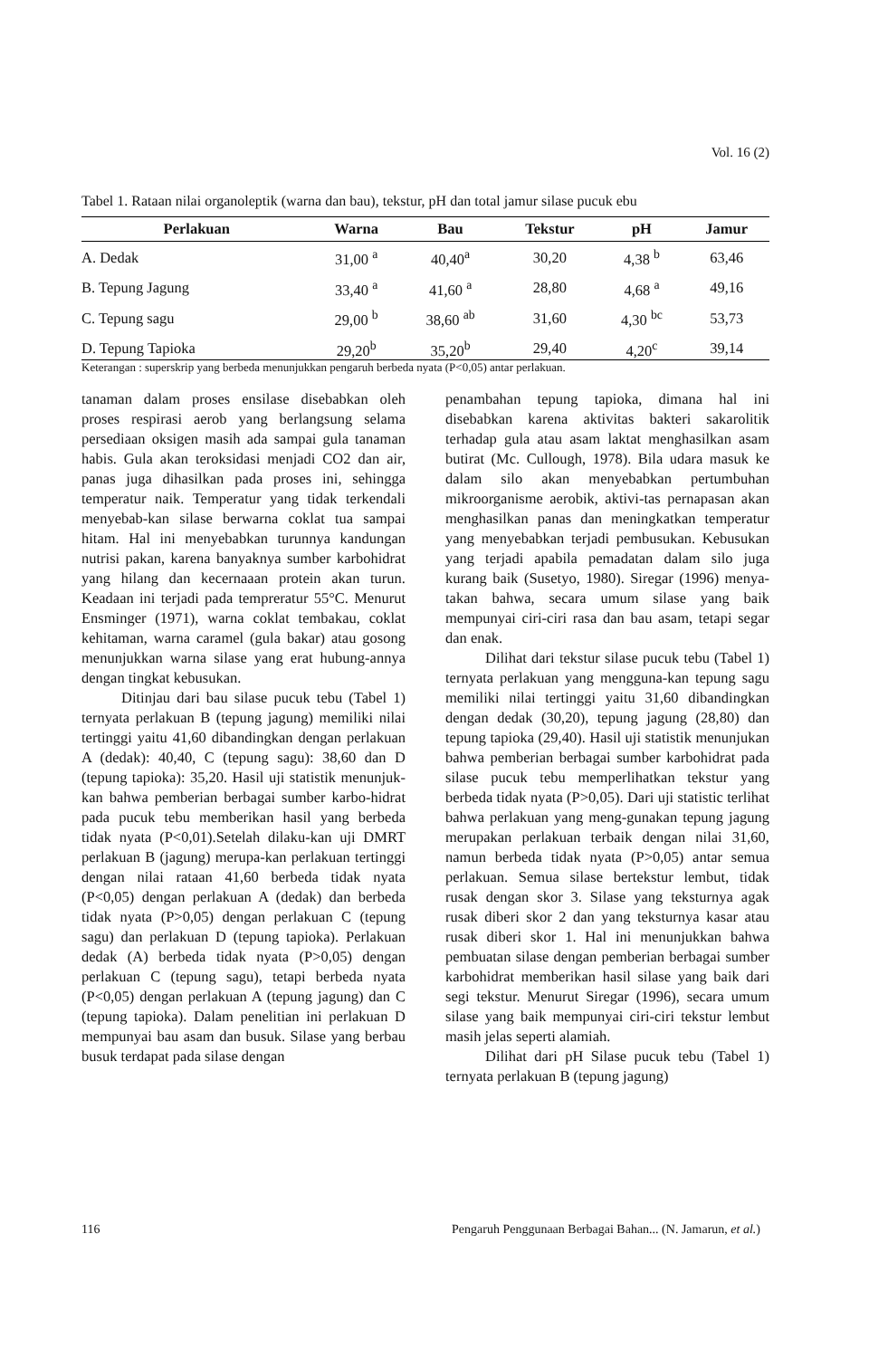Vol. 16 (2)
Tabel 1. Rataan nilai organoleptik (warna dan bau), tekstur, pH dan total jamur silase pucuk ebu
| Perlakuan | Warna | Bau | Tekstur | pH | Jamur |
| --- | --- | --- | --- | --- | --- |
| A. Dedak | 31,00 <sup>a</sup> | 40,40<sup>a</sup> | 30,20 | 4,38 <sup>b</sup> | 63,46 |
| B. Tepung Jagung | 33,40 <sup>a</sup> | 41,60 <sup>a</sup> | 28,80 | 4,68 <sup>a</sup> | 49,16 |
| C. Tepung sagu | 29,00 <sup>b</sup> | 38,60 <sup>ab</sup> | 31,60 | 4,30 <sup>bc</sup> | 53,73 |
| D. Tepung Tapioka | 29,20<sup>b</sup> | 35,20<sup>b</sup> | 29,40 | 4,20<sup>c</sup> | 39,14 |
Keterangan : superskrip yang berbeda menunjukkan pengaruh berbeda nyata (P<0,05) antar perlakuan.
tanaman dalam proses ensilase disebabkan oleh proses respirasi aerob yang berlangsung selama persediaan oksigen masih ada sampai gula tanaman habis. Gula akan teroksidasi menjadi CO2 dan air, panas juga dihasilkan pada proses ini, sehingga temperatur naik. Temperatur yang tidak terkendali menyebab-kan silase berwarna coklat tua sampai hitam. Hal ini menyebabkan turunnya kandungan nutrisi pakan, karena banyaknya sumber karbohidrat yang hilang dan kecernaaan protein akan turun. Keadaan ini terjadi pada tempreratur 55°C. Menurut Ensminger (1971), warna coklat tembakau, coklat kehitaman, warna caramel (gula bakar) atau gosong menunjukkan warna silase yang erat hubung-annya dengan tingkat kebusukan.
Ditinjau dari bau silase pucuk tebu (Tabel 1) ternyata perlakuan B (tepung jagung) memiliki nilai tertinggi yaitu 41,60 dibandingkan dengan perlakuan A (dedak): 40,40, C (tepung sagu): 38,60 dan D (tepung tapioka): 35,20. Hasil uji statistik menunjuk-kan bahwa pemberian berbagai sumber karbo-hidrat pada pucuk tebu memberikan hasil yang berbeda tidak nyata (P<0,01).Setelah dilaku-kan uji DMRT perlakuan B (jagung) merupa-kan perlakuan tertinggi dengan nilai rataan 41,60 berbeda tidak nyata (P<0,05) dengan perlakuan A (dedak) dan berbeda tidak nyata (P>0,05) dengan perlakuan C (tepung sagu) dan perlakuan D (tepung tapioka). Perlakuan dedak (A) berbeda tidak nyata (P>0,05) dengan perlakuan C (tepung sagu), tetapi berbeda nyata (P<0,05) dengan perlakuan A (tepung jagung) dan C (tepung tapioka). Dalam penelitian ini perlakuan D mempunyai bau asam dan busuk. Silase yang berbau busuk terdapat pada silase dengan
penambahan tepung tapioka, dimana hal ini disebabkan karena aktivitas bakteri sakarolitik terhadap gula atau asam laktat menghasilkan asam butirat (Mc. Cullough, 1978). Bila udara masuk ke dalam silo akan menyebabkan pertumbuhan mikroorganisme aerobik, aktivi-tas pernapasan akan menghasilkan panas dan meningkatkan temperatur yang menyebabkan terjadi pembusukan. Kebusukan yang terjadi apabila pemadatan dalam silo juga kurang baik (Susetyo, 1980). Siregar (1996) menya-takan bahwa, secara umum silase yang baik mempunyai ciri-ciri rasa dan bau asam, tetapi segar dan enak.
Dilihat dari tekstur silase pucuk tebu (Tabel 1) ternyata perlakuan yang mengguna-kan tepung sagu memiliki nilai tertinggi yaitu 31,60 dibandingkan dengan dedak (30,20), tepung jagung (28,80) dan tepung tapioka (29,40). Hasil uji statistik menunjukan bahwa pemberian berbagai sumber karbohidrat pada silase pucuk tebu memperlihatkan tekstur yang berbeda tidak nyata (P>0,05). Dari uji statistic terlihat bahwa perlakuan yang meng-gunakan tepung jagung merupakan perlakuan terbaik dengan nilai 31,60, namun berbeda tidak nyata (P>0,05) antar semua perlakuan. Semua silase bertekstur lembut, tidak rusak dengan skor 3. Silase yang teksturnya agak rusak diberi skor 2 dan yang teksturnya kasar atau rusak diberi skor 1. Hal ini menunjukkan bahwa pembuatan silase dengan pemberian berbagai sumber karbohidrat memberikan hasil silase yang baik dari segi tekstur. Menurut Siregar (1996), secara umum silase yang baik mempunyai ciri-ciri tekstur lembut masih jelas seperti alamiah.
Dilihat dari pH Silase pucuk tebu (Tabel 1) ternyata perlakuan B (tepung jagung)
116 Pengaruh Penggunaan Berbagai Bahan... (N. Jamarun, et al.)